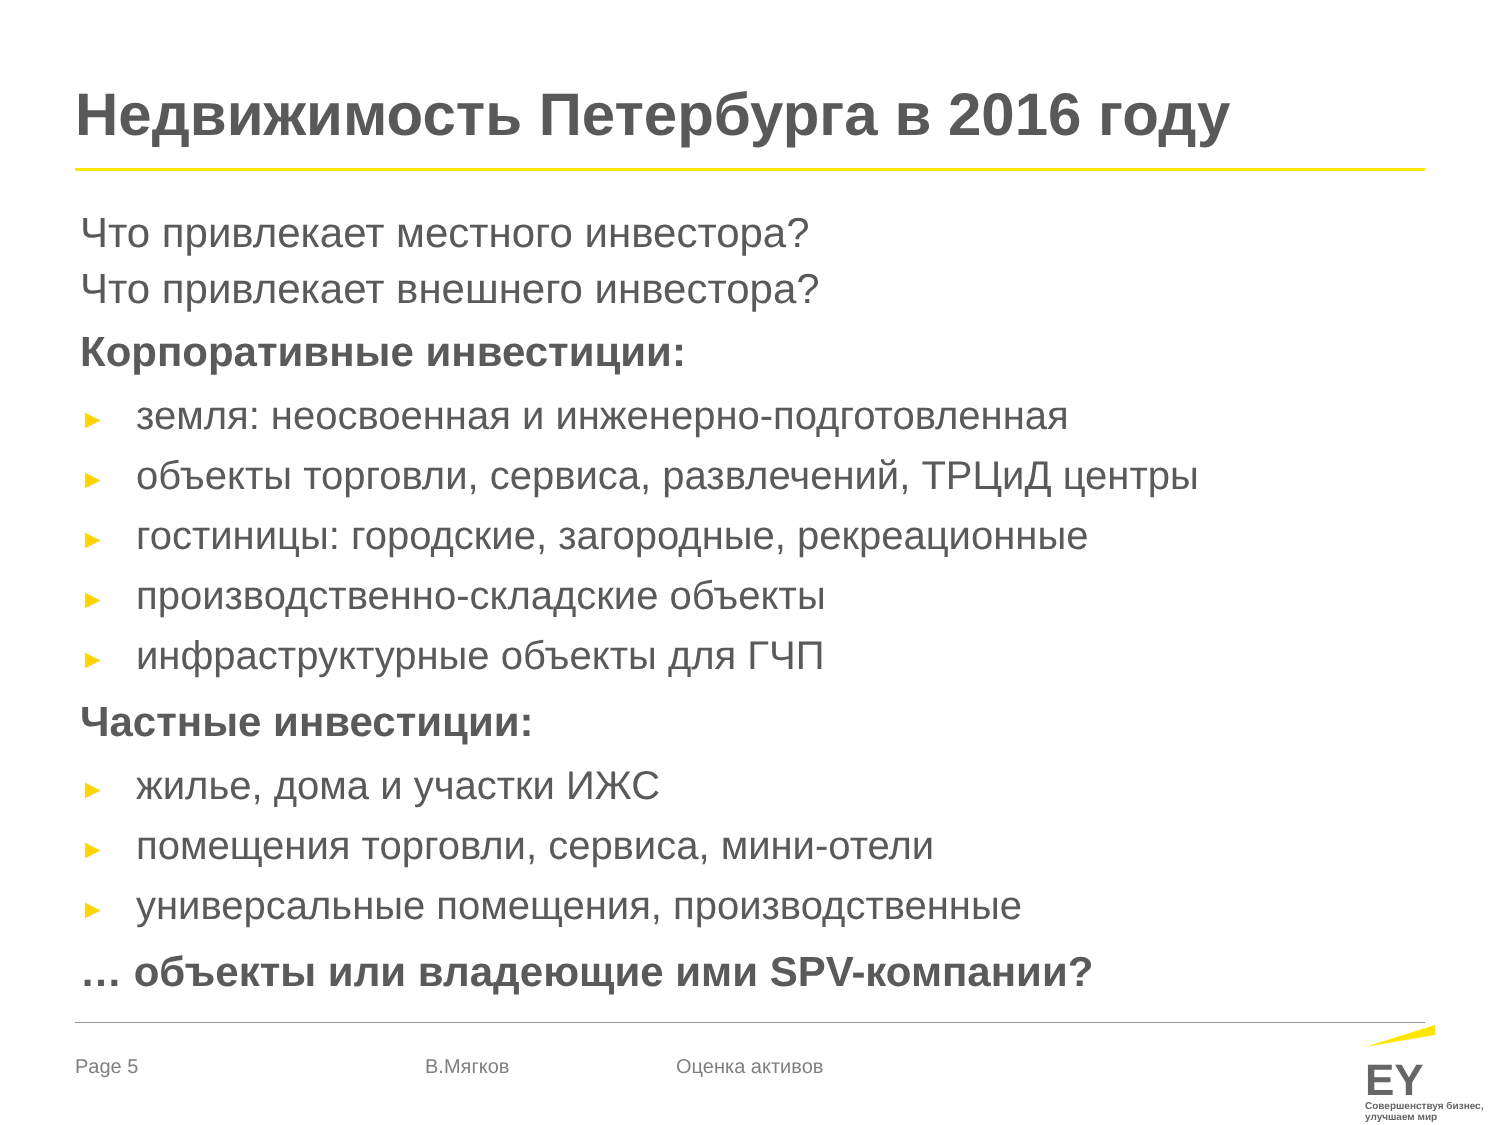Недвижимость Петербурга в 2016 году
Что привлекает местного инвестора?
Что привлекает внешнего инвестора?
Корпоративные инвестиции:
► земля: неосвоенная и инженерно-подготовленная
► объекты торговли, сервиса, развлечений, ТРЦиД центры
► гостиницы: городские, загородные, рекреационные
► производственно-складские объекты
► инфраструктурные объекты для ГЧП
Частные инвестиции:
► жилье, дома и участки ИЖС
► помещения торговли, сервиса, мини-отели
► универсальные помещения, производственные
… объекты или владеющие ими SPV-компании?
Page 5 В.Мягков Оценка активов EY
Совершенствуя бизнес,
улучшаем мир